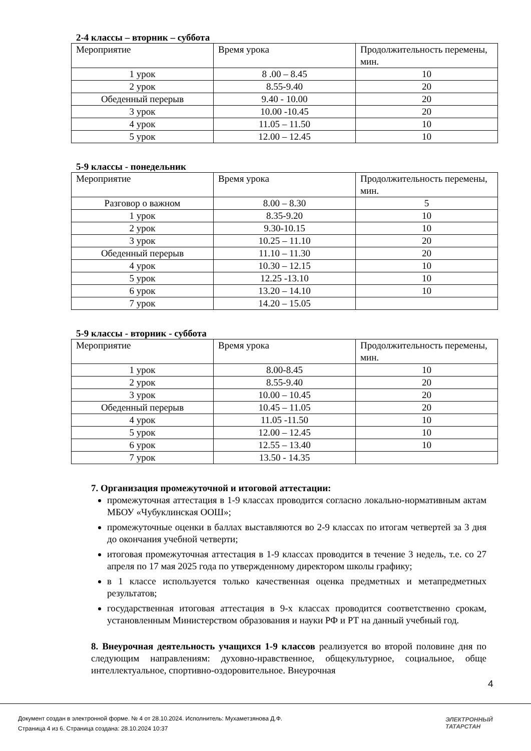2-4 классы – вторник – суббота
| Мероприятие | Время урока | Продолжительность перемены, мин. |
| --- | --- | --- |
| 1 урок | 8 .00 – 8.45 | 10 |
| 2 урок | 8.55-9.40 | 20 |
| Обеденный перерыв | 9.40 - 10.00 | 20 |
| 3 урок | 10.00 -10.45 | 20 |
| 4 урок | 11.05 – 11.50 | 10 |
| 5 урок | 12.00 – 12.45 | 10 |
5-9 классы - понедельник
| Мероприятие | Время урока | Продолжительность перемены, мин. |
| --- | --- | --- |
| Разговор о важном | 8.00 – 8.30 | 5 |
| 1 урок | 8.35-9.20 | 10 |
| 2 урок | 9.30-10.15 | 10 |
| 3 урок | 10.25 – 11.10 | 20 |
| Обеденный перерыв | 11.10 – 11.30 | 20 |
| 4 урок | 10.30 – 12.15 | 10 |
| 5 урок | 12.25 -13.10 | 10 |
| 6 урок | 13.20 – 14.10 | 10 |
| 7 урок | 14.20 – 15.05 | |
5-9 классы - вторник - суббота
| Мероприятие | Время урока | Продолжительность перемены, мин. |
| --- | --- | --- |
| 1 урок | 8.00-8.45 | 10 |
| 2 урок | 8.55-9.40 | 20 |
| 3 урок | 10.00 – 10.45 | 20 |
| Обеденный перерыв | 10.45 – 11.05 | 20 |
| 4 урок | 11.05 -11.50 | 10 |
| 5 урок | 12.00 – 12.45 | 10 |
| 6 урок | 12.55 – 13.40 | 10 |
| 7 урок | 13.50 - 14.35 | |
7. Организация промежуточной и итоговой аттестации:
промежуточная аттестация в 1-9 классах проводится согласно локально-нормативным актам МБОУ «Чубуклинская ООШ»;
промежуточные оценки в баллах выставляются во 2-9 классах по итогам четвертей за 3 дня до окончания учебной четверти;
итоговая промежуточная аттестация в 1-9 классах проводится в течение 3 недель, т.е. со 27 апреля по 17 мая 2025 года по утвержденному директором школы графику;
в 1 классе используется только качественная оценка предметных и метапредметных результатов;
государственная итоговая аттестация в 9-х классах проводится соответственно срокам, установленным Министерством образования и науки РФ и РТ на данный учебный год.
8. Внеурочная деятельность учащихся 1-9 классов реализуется во второй половине дня по следующим направлениям: духовно-нравственное, общекультурное, социальное, обще интеллектуальное, спортивно-оздоровительное. Внеурочная
4
Документ создан в электронной форме. № 4 от 28.10.2024. Исполнитель: Мухаметзянова Д.Ф.
Страница 4 из 6. Страница создана: 28.10.2024 10:37
ЭЛЕКТРОННЫЙ
ТАТАРСТАН